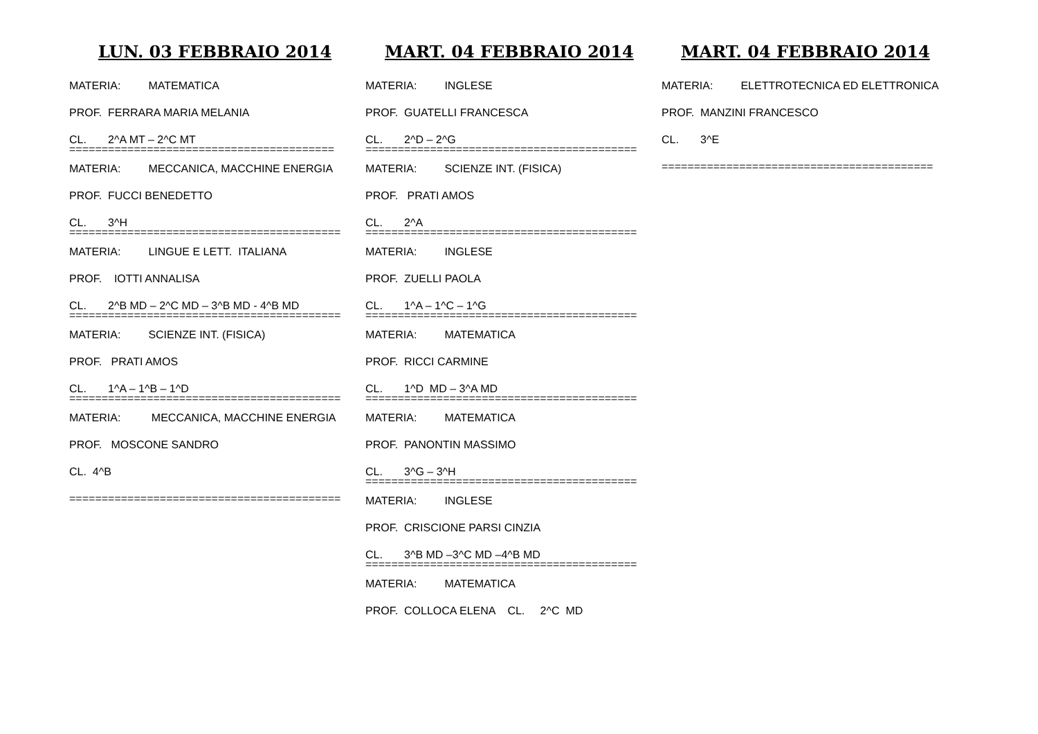LUN. 03 FEBBRAIO 2014
MATERIA: MATEMATICA
PROF. FERRARA MARIA MELANIA
CL. 2^A MT – 2^C MT
=========================================
MATERIA: MECCANICA, MACCHINE ENERGIA
PROF. FUCCI BENEDETTO
CL. 3^H
==========================================
MATERIA: LINGUE E LETT. ITALIANA
PROF. IOTTI ANNALISA
CL. 2^B MD – 2^C MD – 3^B MD - 4^B MD
==========================================
MATERIA: SCIENZE INT. (FISICA)
PROF. PRATI AMOS
CL. 1^A – 1^B – 1^D
==========================================
MATERIA: MECCANICA, MACCHINE ENERGIA
PROF. MOSCONE SANDRO
CL. 4^B
==========================================
MART. 04 FEBBRAIO 2014
MATERIA: INGLESE
PROF. GUATELLI FRANCESCA
CL. 2^D – 2^G
==========================================
MATERIA: SCIENZE INT. (FISICA)
PROF. PRATI AMOS
CL. 2^A
==========================================
MATERIA: INGLESE
PROF. ZUELLI PAOLA
CL. 1^A – 1^C – 1^G
==========================================
MATERIA: MATEMATICA
PROF. RICCI CARMINE
CL. 1^D MD – 3^A MD
==========================================
MATERIA: MATEMATICA
PROF. PANONTIN MASSIMO
CL. 3^G – 3^H
==========================================
MATERIA: INGLESE
PROF. CRISCIONE PARSI CINZIA
CL. 3^B MD –3^C MD –4^B MD
==========================================
MATERIA: MATEMATICA
PROF. COLLOCA ELENA CL. 2^C MD
MART. 04 FEBBRAIO 2014
MATERIA: ELETTROTECNICA ED ELETTRONICA
PROF. MANZINI FRANCESCO
CL. 3^E
==========================================